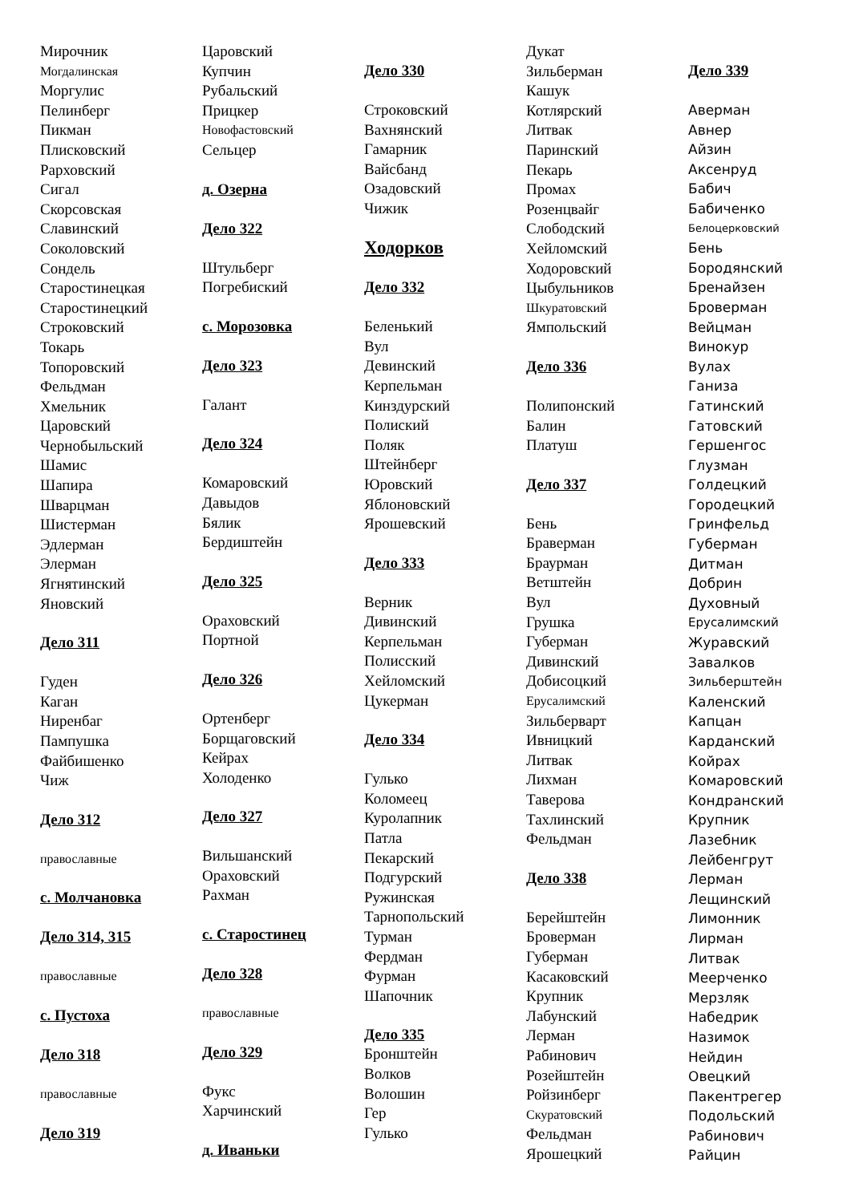Мирочник
Могдалинская
Моргулис
Пелинберг
Пикман
Плисковский
Рарховский
Сигал
Скорсовская
Славинский
Соколовский
Сондель
Старостинецкая
Старостинецкий
Строковский
Токарь
Топоровский
Фельдман
Хмельник
Царовский
Чернобыльский
Шамис
Шапира
Шварцман
Шистерман
Эдлерман
Элерман
Ягнятинский
Яновский
Дело 311
Гуден
Каган
Ниренбаг
Пампушка
Файбишенко
Чиж
Дело 312
православные
с. Молчановка
Дело 314, 315
православные
с. Пустоха
Дело 318
православные
Дело 319
Царовский
Купчин
Рубальский
Прицкер
Новофастовский
Сельцер
д. Озерна
Дело 322
Штульберг
Погребиский
с. Морозовка
Дело 323
Галант
Дело 324
Комаровский
Давыдов
Бялик
Бердиштейн
Дело 325
Ораховский
Портной
Дело 326
Ортенберг
Борщаговский
Кейрах
Холоденко
Дело 327
Вильшанский
Ораховский
Рахман
с. Старостинец
Дело 328
православные
Дело 329
Фукс
Харчинский
д. Иваньки
Дело 330
Строковский
Вахнянский
Гамарник
Вайсбанд
Озадовский
Чижик
Ходорков
Дело 332
Беленький
Вул
Девинский
Керпельман
Кинздурский
Полиский
Поляк
Штейнберг
Юровский
Яблоновский
Ярошевский
Дело 333
Верник
Дивинский
Керпельман
Полисский
Хейломский
Цукерман
Дело 334
Гулько
Коломеец
Куролапник
Патла
Пекарский
Подгурский
Ружинская
Тарнопольский
Турман
Фердман
Фурман
Шапочник
Дело 335
Бронштейн
Волков
Волошин
Гер
Гулько
Дукат
Зильберман
Кашук
Котлярский
Литвак
Паринский
Пекарь
Промах
Розенцвайг
Слободский
Хейломский
Ходоровский
Цыбульников
Шкуратовский
Ямпольский
Дело 336
Полипонский
Балин
Платуш
Дело 337
Бень
Браверман
Браурман
Ветштейн
Вул
Грушка
Губерман
Дивинский
Добисоцкий
Ерусалимский
Зильберварт
Ивницкий
Литвак
Лихман
Таверова
Тахлинский
Фельдман
Дело 338
Берейштейн
Броверман
Губерман
Касаковский
Крупник
Лабунский
Лерман
Рабинович
Розейштейн
Ройзинберг
Скуратовский
Фельдман
Ярошецкий
Дело 339
Аверман
Авнер
Айзин
Аксенруд
Бабич
Бабиченко
Белоцерковский
Бень
Бородянский
Бренайзен
Броверман
Вейцман
Винокур
Вулах
Ганиза
Гатинский
Гатовский
Гершенгос
Глузман
Голдецкий
Городецкий
Гринфельд
Губерман
Дитман
Добрин
Духовный
Ерусалимский
Журавский
Завалков
Зильберштейн
Каленский
Капцан
Карданский
Койрах
Комаровский
Кондранский
Крупник
Лазебник
Лейбенгрут
Лерман
Лещинский
Лимонник
Лирман
Литвак
Меерченко
Мерзляк
Набедрик
Назимок
Нейдин
Овецкий
Пакентрегер
Подольский
Рабинович
Райцин